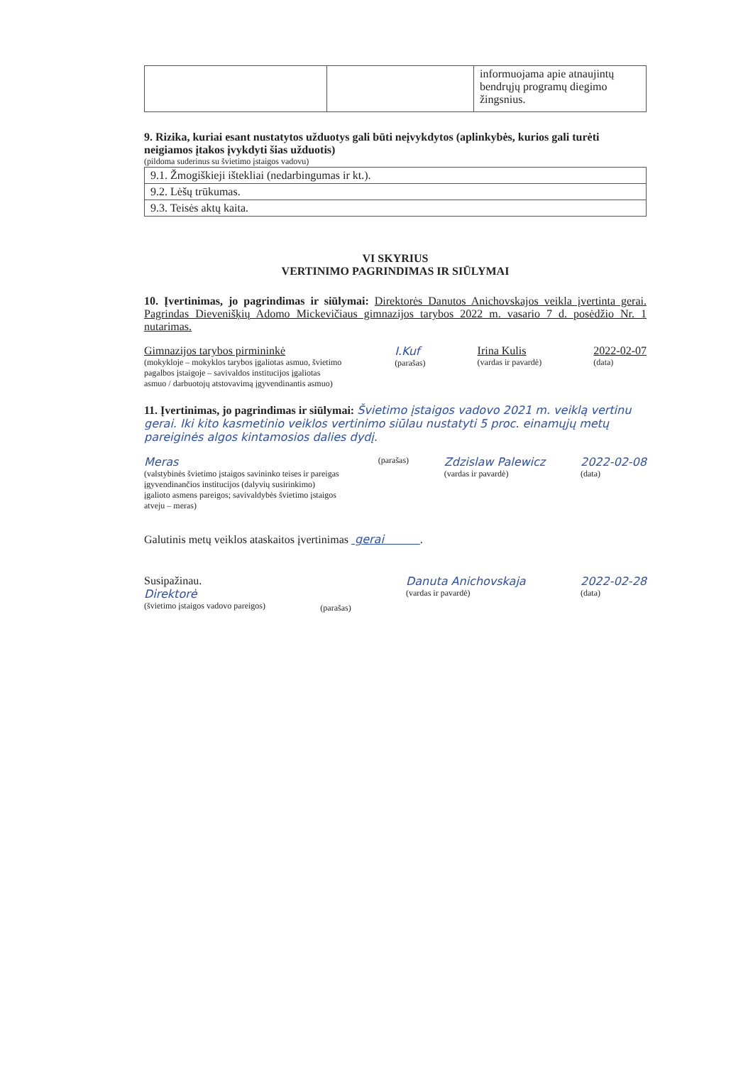| | | informuojama apie atnaujintų bendrųjų programų diegimo žingsnius. |
9. Rizika, kuriai esant nustatytos užduotys gali būti neįvykdytos (aplinkybės, kurios gali turėti neigiamos įtakos įvykdyti šias užduotis)
(pildoma suderinus su švietimo įstaigos vadovu)
| 9.1. Žmogiškieji ištekliai (nedarbingumas ir kt.). |
| 9.2. Lėšų trūkumas. |
| 9.3. Teisės aktų kaita. |
VI SKYRIUS
VERTINIMO PAGRINDIMAS IR SIŪLYMAI
10. Įvertinimas, jo pagrindimas ir siūlymai: Direktorės Danutos Anichovskajos veikla įvertinta gerai. Pagrindas Dievenišķių Adomo Mickevičiaus gimnazijos tarybos 2022 m. vasario 7 d. posėdžio Nr. 1 nutarimas.
Gimnazijos tarybos pirmininkė
(mokykloje – mokyklos tarybos įgaliotas asmuo, švietimo pagalbos įstaigoje – savivaldos institucijos įgaliotas asmuo / darbuotojų atstovavimą įgyvendinantis asmuo)
I.Kuf
(parašas)
Irina Kulis
(vardas ir pavardė)
2022-02-07
(data)
11. Įvertinimas, jo pagrindimas ir siūlymai: Švietimo įstaigos vadovo 2021 m. veiklą vertinu gerai. Iki kito kasmetinio veiklos vertinimo siūlau nustatyti 5 proc. einamųjų metų pareiginės algos kintamosios dalies dydį.
Meras
(valstybinės švietimo įstaigos savininko teises ir pareigas įgyvendinančios institucijos (dalyvių susirinkimo) įgalioto asmens pareigos; savivaldybės švietimo įstaigos atveju – meras)
(parašas)
Zdzislaw Palewicz
(vardas ir pavardė)
2022-02-08
(data)
Galutinis metų veiklos ataskaitos įvertinimas gerai .
Susipažinau.
Direktorė
(švietimo įstaigos vadovo pareigos)
(parašas)
Danuta Anichovskaja
(vardas ir pavardė)
2022-02-28
(data)